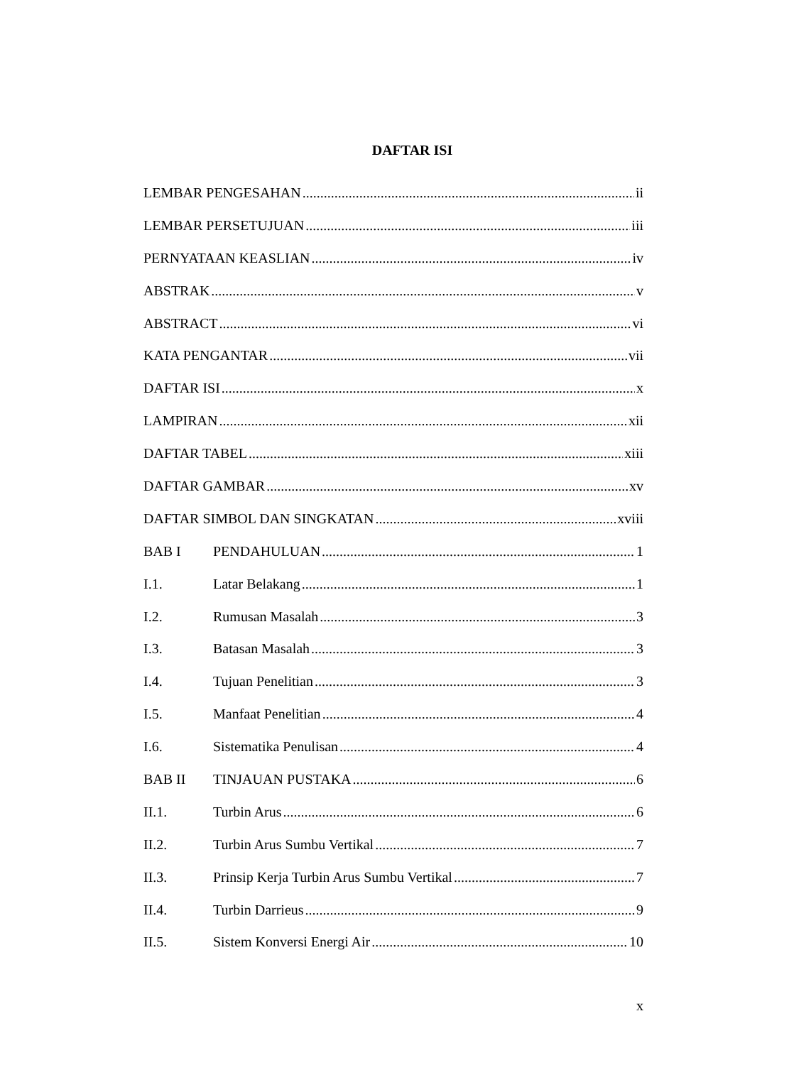DAFTAR ISI
LEMBAR PENGESAHAN ii
LEMBAR PERSETUJUAN iii
PERNYATAAN KEASLIAN iv
ABSTRAK v
ABSTRACT vi
KATA PENGANTAR vii
DAFTAR ISI x
LAMPIRAN xii
DAFTAR TABEL xiii
DAFTAR GAMBAR xv
DAFTAR SIMBOL DAN SINGKATAN xviii
BAB I PENDAHULUAN 1
I.1. Latar Belakang 1
I.2. Rumusan Masalah 3
I.3. Batasan Masalah 3
I.4. Tujuan Penelitian 3
I.5. Manfaat Penelitian 4
I.6. Sistematika Penulisan 4
BAB II TINJAUAN PUSTAKA 6
II.1. Turbin Arus 6
II.2. Turbin Arus Sumbu Vertikal 7
II.3. Prinsip Kerja Turbin Arus Sumbu Vertikal 7
II.4. Turbin Darrieus 9
II.5. Sistem Konversi Energi Air 10
x